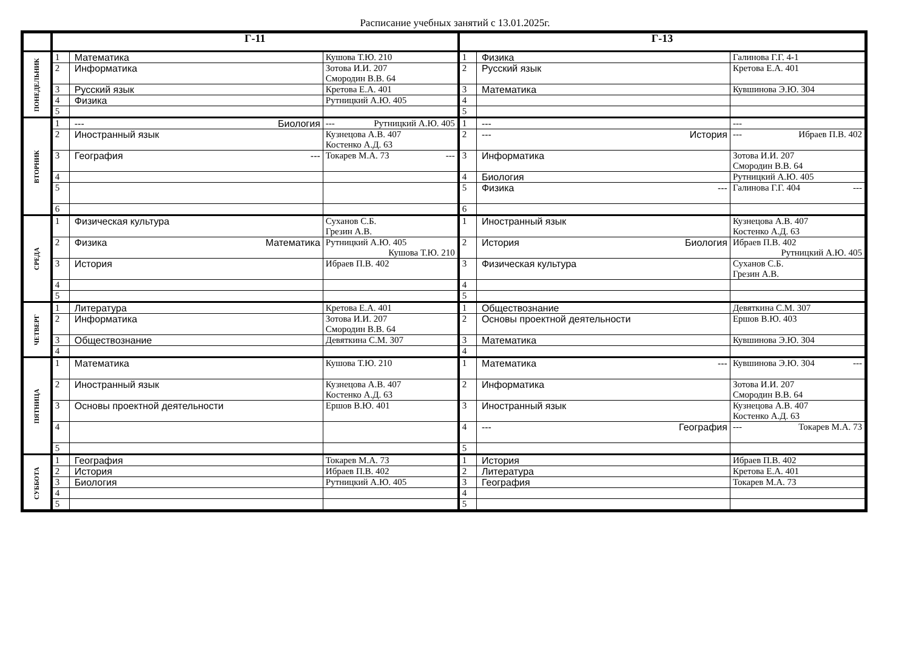Расписание учебных занятий с 13.01.2025г.
| | Г-11 | | | Г-13 | | |
| --- | --- | --- | --- | --- | --- | --- |
| ПОНЕДЕЛЬНИК | 1 | Математика | Кушова Т.Ю. 210 | 1 | Физика | Галинова Г.Г. 4-1 |
| | 2 | Информатика | Зотова И.И. 207 Смородин В.В. 64 | 2 | Русский язык | Кретова Е.А. 401 |
| | 3 | Русский язык | Кретова Е.А. 401 | 3 | Математика | Кувшинова Э.Ю. 304 |
| | 4 | Физика | Рутницкий А.Ю. 405 | 4 | | |
| | 5 | | | 5 | | |
| ВТОРНИК | 1 | --- Биология | --- Рутницкий А.Ю. 405 | 1 | --- | --- |
| | 2 | Иностранный язык | Кузнецова А.В. 407 Костенко А.Д. 63 | 2 | --- История | --- Ибраев П.В. 402 |
| | 3 | География --- | Токарев М.А. 73 --- | 3 | Информатика | Зотова И.И. 207 Смородин В.В. 64 |
| | 4 | | | 4 | Биология | Рутницкий А.Ю. 405 |
| | 5 | | | 5 | Физика --- | Галинова Г.Г. 404 --- |
| | 6 | | | 6 | | |
| СРЕДА | 1 | Физическая культура | Суханов С.Б. Грезин А.В. | 1 | Иностранный язык | Кузнецова А.В. 407 Костенко А.Д. 63 |
| | 2 | Физика Математика | Рутницкий А.Ю. 405 Кушова Т.Ю. 210 | 2 | История Биология | Ибраев П.В. 402 Рутницкий А.Ю. 405 |
| | 3 | История | Ибраев П.В. 402 | 3 | Физическая культура | Суханов С.Б. Грезин А.В. |
| | 4 | | | 4 | | |
| | 5 | | | 5 | | |
| ЧЕТВЕРГ | 1 | Литература | Кретова Е.А. 401 | 1 | Обществознание | Девяткина С.М. 307 |
| | 2 | Информатика | Зотова И.И. 207 Смородин В.В. 64 | 2 | Основы проектной деятельности | Ершов В.Ю. 403 |
| | 3 | Обществознание | Девяткина С.М. 307 | 3 | Математика | Кувшинова Э.Ю. 304 |
| | 4 | | | 4 | | |
| ПЯТНИЦА | 1 | Математика | Кушова Т.Ю. 210 | 1 | Математика --- | Кувшинова Э.Ю. 304 --- |
| | 2 | Иностранный язык | Кузнецова А.В. 407 Костенко А.Д. 63 | 2 | Информатика | Зотова И.И. 207 Смородин В.В. 64 |
| | 3 | Основы проектной деятельности | Ершов В.Ю. 401 | 3 | Иностранный язык | Кузнецова А.В. 407 Костенко А.Д. 63 |
| | 4 | | | 4 | --- География | --- Токарев М.А. 73 |
| | 5 | | | 5 | | |
| СУББОТА | 1 | География | Токарев М.А. 73 | 1 | История | Ибраев П.В. 402 |
| | 2 | История | Ибраев П.В. 402 | 2 | Литература | Кретова Е.А. 401 |
| | 3 | Биология | Рутницкий А.Ю. 405 | 3 | География | Токарев М.А. 73 |
| | 4 | | | 4 | | |
| | 5 | | | 5 | | |